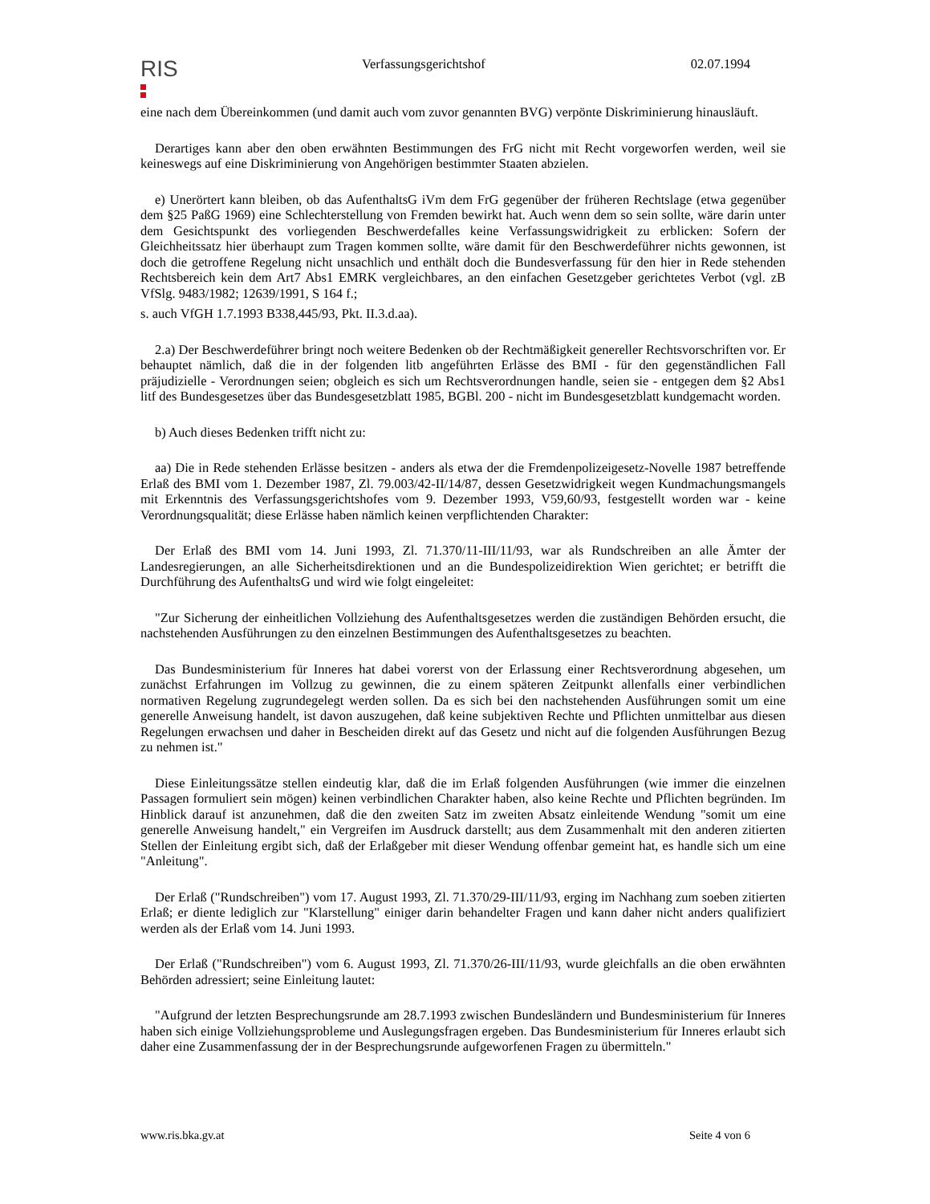RIS
Verfassungsgerichtshof 02.07.1994
eine nach dem Übereinkommen (und damit auch vom zuvor genannten BVG) verpönte Diskriminierung hinausläuft.
Derartiges kann aber den oben erwähnten Bestimmungen des FrG nicht mit Recht vorgeworfen werden, weil sie keineswegs auf eine Diskriminierung von Angehörigen bestimmter Staaten abzielen.
e) Unerörtert kann bleiben, ob das AufenthaltsG iVm dem FrG gegenüber der früheren Rechtslage (etwa gegenüber dem §25 PaßG 1969) eine Schlechterstellung von Fremden bewirkt hat. Auch wenn dem so sein sollte, wäre darin unter dem Gesichtspunkt des vorliegenden Beschwerdefalles keine Verfassungswidrigkeit zu erblicken: Sofern der Gleichheitssatz hier überhaupt zum Tragen kommen sollte, wäre damit für den Beschwerdeführer nichts gewonnen, ist doch die getroffene Regelung nicht unsachlich und enthält doch die Bundesverfassung für den hier in Rede stehenden Rechtsbereich kein dem Art7 Abs1 EMRK vergleichbares, an den einfachen Gesetzgeber gerichtetes Verbot (vgl. zB VfSlg. 9483/1982; 12639/1991, S 164 f.;
s. auch VfGH 1.7.1993 B338,445/93, Pkt. II.3.d.aa).
2.a) Der Beschwerdeführer bringt noch weitere Bedenken ob der Rechtmäßigkeit genereller Rechtsvorschriften vor. Er behauptet nämlich, daß die in der folgenden litb angeführten Erlässe des BMI - für den gegenständlichen Fall präjudizielle - Verordnungen seien; obgleich es sich um Rechtsverordnungen handle, seien sie - entgegen dem §2 Abs1 litf des Bundesgesetzes über das Bundesgesetzblatt 1985, BGBl. 200 - nicht im Bundesgesetzblatt kundgemacht worden.
b) Auch dieses Bedenken trifft nicht zu:
aa) Die in Rede stehenden Erlässe besitzen - anders als etwa der die Fremdenpolizeigesetz-Novelle 1987 betreffende Erlaß des BMI vom 1. Dezember 1987, Zl. 79.003/42-II/14/87, dessen Gesetzwidrigkeit wegen Kundmachungsmangels mit Erkenntnis des Verfassungsgerichtshofes vom 9. Dezember 1993, V59,60/93, festgestellt worden war - keine Verordnungsqualität; diese Erlässe haben nämlich keinen verpflichtenden Charakter:
Der Erlaß des BMI vom 14. Juni 1993, Zl. 71.370/11-III/11/93, war als Rundschreiben an alle Ämter der Landesregierungen, an alle Sicherheitsdirektionen und an die Bundespolizeidirektion Wien gerichtet; er betrifft die Durchführung des AufenthaltsG und wird wie folgt eingeleitet:
"Zur Sicherung der einheitlichen Vollziehung des Aufenthaltsgesetzes werden die zuständigen Behörden ersucht, die nachstehenden Ausführungen zu den einzelnen Bestimmungen des Aufenthaltsgesetzes zu beachten.
Das Bundesministerium für Inneres hat dabei vorerst von der Erlassung einer Rechtsverordnung abgesehen, um zunächst Erfahrungen im Vollzug zu gewinnen, die zu einem späteren Zeitpunkt allenfalls einer verbindlichen normativen Regelung zugrundegelegt werden sollen. Da es sich bei den nachstehenden Ausführungen somit um eine generelle Anweisung handelt, ist davon auszugehen, daß keine subjektiven Rechte und Pflichten unmittelbar aus diesen Regelungen erwachsen und daher in Bescheiden direkt auf das Gesetz und nicht auf die folgenden Ausführungen Bezug zu nehmen ist."
Diese Einleitungssätze stellen eindeutig klar, daß die im Erlaß folgenden Ausführungen (wie immer die einzelnen Passagen formuliert sein mögen) keinen verbindlichen Charakter haben, also keine Rechte und Pflichten begründen. Im Hinblick darauf ist anzunehmen, daß die den zweiten Satz im zweiten Absatz einleitende Wendung "somit um eine generelle Anweisung handelt," ein Vergreifen im Ausdruck darstellt; aus dem Zusammenhalt mit den anderen zitierten Stellen der Einleitung ergibt sich, daß der Erlaßgeber mit dieser Wendung offenbar gemeint hat, es handle sich um eine "Anleitung".
Der Erlaß ("Rundschreiben") vom 17. August 1993, Zl. 71.370/29-III/11/93, erging im Nachhang zum soeben zitierten Erlaß; er diente lediglich zur "Klarstellung" einiger darin behandelter Fragen und kann daher nicht anders qualifiziert werden als der Erlaß vom 14. Juni 1993.
Der Erlaß ("Rundschreiben") vom 6. August 1993, Zl. 71.370/26-III/11/93, wurde gleichfalls an die oben erwähnten Behörden adressiert; seine Einleitung lautet:
"Aufgrund der letzten Besprechungsrunde am 28.7.1993 zwischen Bundesländern und Bundesministerium für Inneres haben sich einige Vollziehungsprobleme und Auslegungsfragen ergeben. Das Bundesministerium für Inneres erlaubt sich daher eine Zusammenfassung der in der Besprechungsrunde aufgeworfenen Fragen zu übermitteln."
www.ris.bka.gv.at Seite 4 von 6